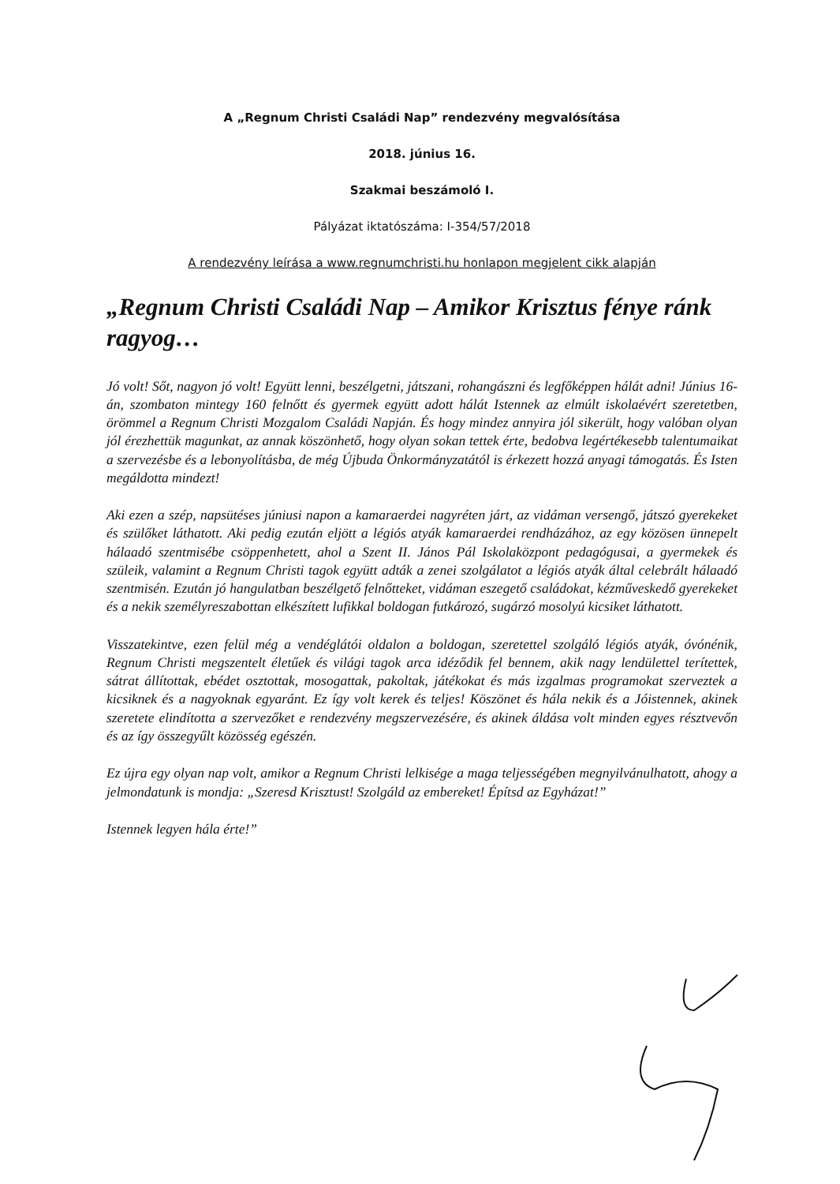A „Regnum Christi Családi Nap” rendezvény megvalósítása
2018. június 16.
Szakmai beszámoló I.
Pályázat iktatószáma: I-354/57/2018
A rendezvény leírása a www.regnumchristi.hu honlapon megjelent cikk alapján
„Regnum Christi Családi Nap – Amikor Krisztus fénye ránk ragyog…
Jó volt! Sőt, nagyon jó volt! Együtt lenni, beszélgetni, játszani, rohangászni és legfőképpen hálát adni! Június 16-án, szombaton mintegy 160 felnőtt és gyermek együtt adott hálát Istennek az elmúlt iskolaévért szeretetben, örömmel a Regnum Christi Mozgalom Családi Napján. És hogy mindez annyira jól sikerült, hogy valóban olyan jól érezhettük magunkat, az annak köszönhető, hogy olyan sokan tettek érte, bedobva legértékesebb talentumaikat a szervezésbe és a lebonyolításba, de még Újbuda Önkormányzatától is érkezett hozzá anyagi támogatás. És Isten megáldotta mindezt!
Aki ezen a szép, napsütéses júniusi napon a kamaraerdei nagyréten járt, az vidáman versengő, játszó gyerekeket és szülőket láthatott. Aki pedig ezután eljött a légiós atyák kamaraerdei rendházához, az egy közösen ünnepelt hálaadó szentmisébe csöppenhetett, ahol a Szent II. János Pál Iskolaközpont pedagógusai, a gyermekek és szüleik, valamint a Regnum Christi tagok együtt adták a zenei szolgálatot a légiós atyák által celebrált hálaadó szentmisén. Ezután jó hangulatban beszélgető felnőtteket, vidáman eszegető családokat, kézműveskedő gyerekeket és a nekik személyreszabottan elkészített lufikkal boldogan futkározó, sugárzó mosolyú kicsiket láthatott.
Visszatekintve, ezen felül még a vendéglátói oldalon a boldogan, szeretettel szolgáló légiós atyák, óvónénik, Regnum Christi megszentelt életűek és világi tagok arca idéződik fel bennem, akik nagy lendülettel terítettek, sátrat állítottak, ebédet osztottak, mosogattak, pakoltak, játékokat és más izgalmas programokat szerveztek a kicsiknek és a nagyoknak egyaránt. Ez így volt kerek és teljes! Köszönet és hála nekik és a Jóistennek, akinek szeretete elindította a szervezőket e rendezvény megszervezésére, és akinek áldása volt minden egyes résztvevőn és az így összegyűlt közösség egészén.
Ez újra egy olyan nap volt, amikor a Regnum Christi lelkisége a maga teljességében megnyilvánulhatott, ahogy a jelmondatunk is mondja: „Szeresd Krisztust! Szolgáld az embereket! Építsd az Egyházat!”
Istennek legyen hála érte!”